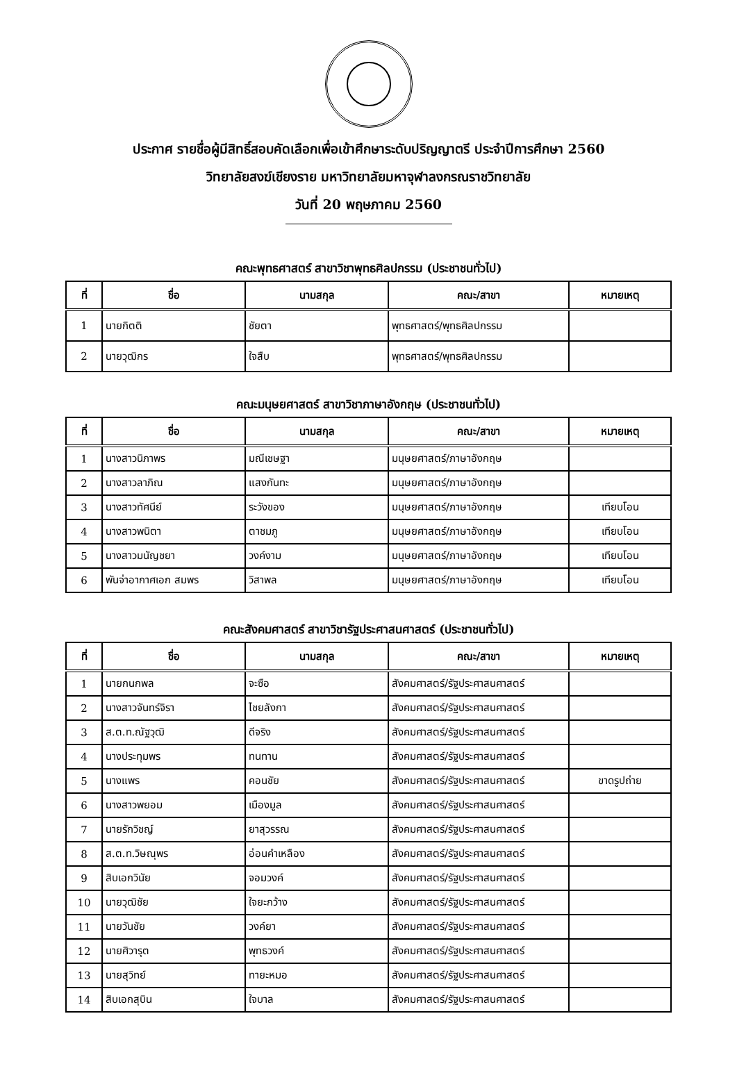ประกาศ รายชื่อผู้มีสิทธิ์สอบคัดเลือกเพื่อเข้าศึกษาระดับปริญญาตรี ประจำปีการศึกษา 2560
วิทยาลัยสงฆ์เชียงราย มหาวิทยาลัยมหาจุฬาลงกรณราชวิทยาลัย
วันที่ 20 พฤษภาคม 2560
คณะพุทธศาสตร์ สาขาวิชาพุทธศิลปกรรม (ประชาชนทั่วไป)
| ที่ | ชื่อ | นามสกุล | คณะ/สาขา | หมายเหตุ |
| --- | --- | --- | --- | --- |
| 1 | นายกิตติ | ชัยตา | พุทธศาสตร์/พุทธศิลปกรรม | |
| 2 | นายวุฒิกร | ใจสืบ | พุทธศาสตร์/พุทธศิลปกรรม | |
คณะมนุษยศาสตร์ สาขาวิชาภาษาอังกฤษ (ประชาชนทั่วไป)
| ที่ | ชื่อ | นามสกุล | คณะ/สาขา | หมายเหตุ |
| --- | --- | --- | --- | --- |
| 1 | นางสาวนิภาพร | มณีเชษฐา | มนุษยศาสตร์/ภาษาอังกฤษ | |
| 2 | นางสาวลาภิณ | แสงกันทะ | มนุษยศาสตร์/ภาษาอังกฤษ | |
| 3 | นางสาวทัศนีย์ | ระวังของ | มนุษยศาสตร์/ภาษาอังกฤษ | เทียบโอน |
| 4 | นางสาวพนิตา | ตาชมภู | มนุษยศาสตร์/ภาษาอังกฤษ | เทียบโอน |
| 5 | นางสาวมนัญชยา | วงค์งาม | มนุษยศาสตร์/ภาษาอังกฤษ | เทียบโอน |
| 6 | พันจ่าอากาศเอก สมพร | วิสาพล | มนุษยศาสตร์/ภาษาอังกฤษ | เทียบโอน |
คณะสังคมศาสตร์ สาขาวิชารัฐประศาสนศาสตร์ (ประชาชนทั่วไป)
| ที่ | ชื่อ | นามสกุล | คณะ/สาขา | หมายเหตุ |
| --- | --- | --- | --- | --- |
| 1 | นายกนกพล | จะซือ | สังคมศาสตร์/รัฐประศาสนศาสตร์ | |
| 2 | นางสาวจันทร์จิรา | ไชยลังกา | สังคมศาสตร์/รัฐประศาสนศาสตร์ | |
| 3 | ส.ต.ท.ณัฐวุฒิ | ดีจริง | สังคมศาสตร์/รัฐประศาสนศาสตร์ | |
| 4 | นางประทุมพร | ทนทาน | สังคมศาสตร์/รัฐประศาสนศาสตร์ | |
| 5 | นางแพร | คอนชัย | สังคมศาสตร์/รัฐประศาสนศาสตร์ | ขาดรูปถ่าย |
| 6 | นางสาวพยอม | เมืองมูล | สังคมศาสตร์/รัฐประศาสนศาสตร์ | |
| 7 | นายรักวิชญ์ | ยาสุวรรณ | สังคมศาสตร์/รัฐประศาสนศาสตร์ | |
| 8 | ส.ต.ท.วิษณุพร | อ่อนคำเหลือง | สังคมศาสตร์/รัฐประศาสนศาสตร์ | |
| 9 | สิบเอกวินัย | จอมวงค์ | สังคมศาสตร์/รัฐประศาสนศาสตร์ | |
| 10 | นายวุฒิชัย | ใจยะกว้าง | สังคมศาสตร์/รัฐประศาสนศาสตร์ | |
| 11 | นายวันชัย | วงค์ยา | สังคมศาสตร์/รัฐประศาสนศาสตร์ | |
| 12 | นายศิวารุต | พุทธวงค์ | สังคมศาสตร์/รัฐประศาสนศาสตร์ | |
| 13 | นายสุวิทย์ | ทายะหมอ | สังคมศาสตร์/รัฐประศาสนศาสตร์ | |
| 14 | สิบเอกสุบิน | ใจบาล | สังคมศาสตร์/รัฐประศาสนศาสตร์ | |